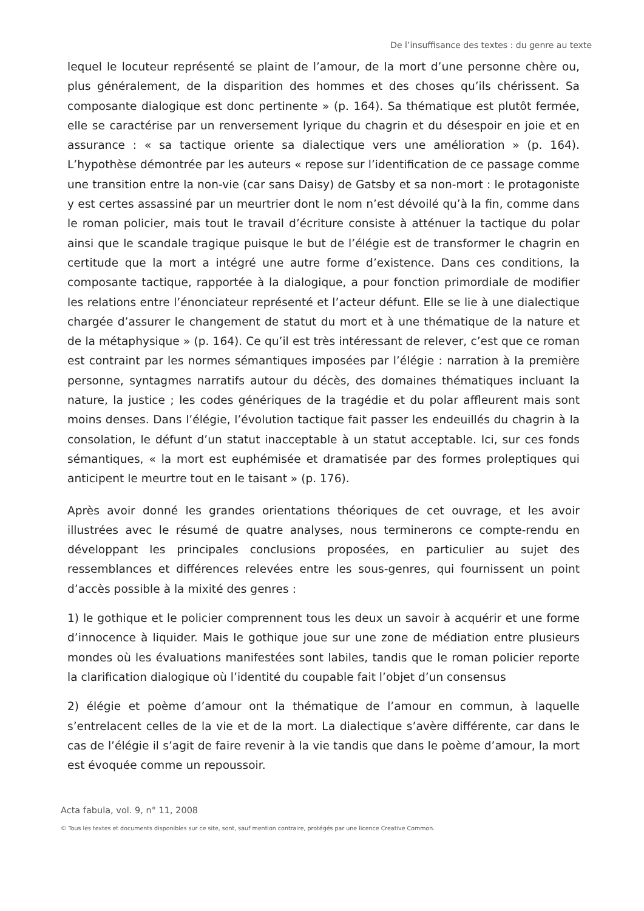De l’insuffisance des textes : du genre au texte
lequel le locuteur représenté se plaint de l’amour, de la mort d’une personne chère ou, plus généralement, de la disparition des hommes et des choses qu’ils chérissent. Sa composante dialogique est donc pertinente » (p. 164). Sa thématique est plutôt fermée, elle se caractérise par un renversement lyrique du chagrin et du désespoir en joie et en assurance : « sa tactique oriente sa dialectique vers une amélioration » (p. 164). L’hypothèse démontrée par les auteurs « repose sur l’identification de ce passage comme une transition entre la non-vie (car sans Daisy) de Gatsby et sa non-mort : le protagoniste y est certes assassiné par un meurtrier dont le nom n’est dévoilé qu’à la fin, comme dans le roman policier, mais tout le travail d’écriture consiste à atténuer la tactique du polar ainsi que le scandale tragique puisque le but de l’élégie est de transformer le chagrin en certitude que la mort a intégré une autre forme d’existence. Dans ces conditions, la composante tactique, rapportée à la dialogique, a pour fonction primordiale de modifier les relations entre l’énonciateur représenté et l’acteur défunt. Elle se lie à une dialectique chargée d’assurer le changement de statut du mort et à une thématique de la nature et de la métaphysique » (p. 164). Ce qu’il est très intéressant de relever, c’est que ce roman est contraint par les normes sémantiques imposées par l’élégie : narration à la première personne, syntagmes narratifs autour du décès, des domaines thématiques incluant la nature, la justice ; les codes génériques de la tragédie et du polar affleurent mais sont moins denses. Dans l’élégie, l’évolution tactique fait passer les endeuillés du chagrin à la consolation, le défunt d’un statut inacceptable à un statut acceptable. Ici, sur ces fonds sémantiques, « la mort est euphémisée et dramatisée par des formes proleptiques qui anticipent le meurtre tout en le taisant » (p. 176).
Après avoir donné les grandes orientations théoriques de cet ouvrage, et les avoir illustrées avec le résumé de quatre analyses, nous terminerons ce compte-rendu en développant les principales conclusions proposées, en particulier au sujet des ressemblances et différences relevées entre les sous-genres, qui fournissent un point d’accès possible à la mixité des genres :
1) le gothique et le policier comprennent tous les deux un savoir à acquérir et une forme d’innocence à liquider. Mais le gothique joue sur une zone de médiation entre plusieurs mondes où les évaluations manifestées sont labiles, tandis que le roman policier reporte la clarification dialogique où l’identité du coupable fait l’objet d’un consensus
2) élégie et poème d’amour ont la thématique de l’amour en commun, à laquelle s’entrelacent celles de la vie et de la mort. La dialectique s’avère différente, car dans le cas de l’élégie il s’agit de faire revenir à la vie tandis que dans le poème d’amour, la mort est évoquée comme un repoussoir.
Acta fabula, vol. 9, n° 11, 2008
© Tous les textes et documents disponibles sur ce site, sont, sauf mention contraire, protégés par une licence Creative Common.